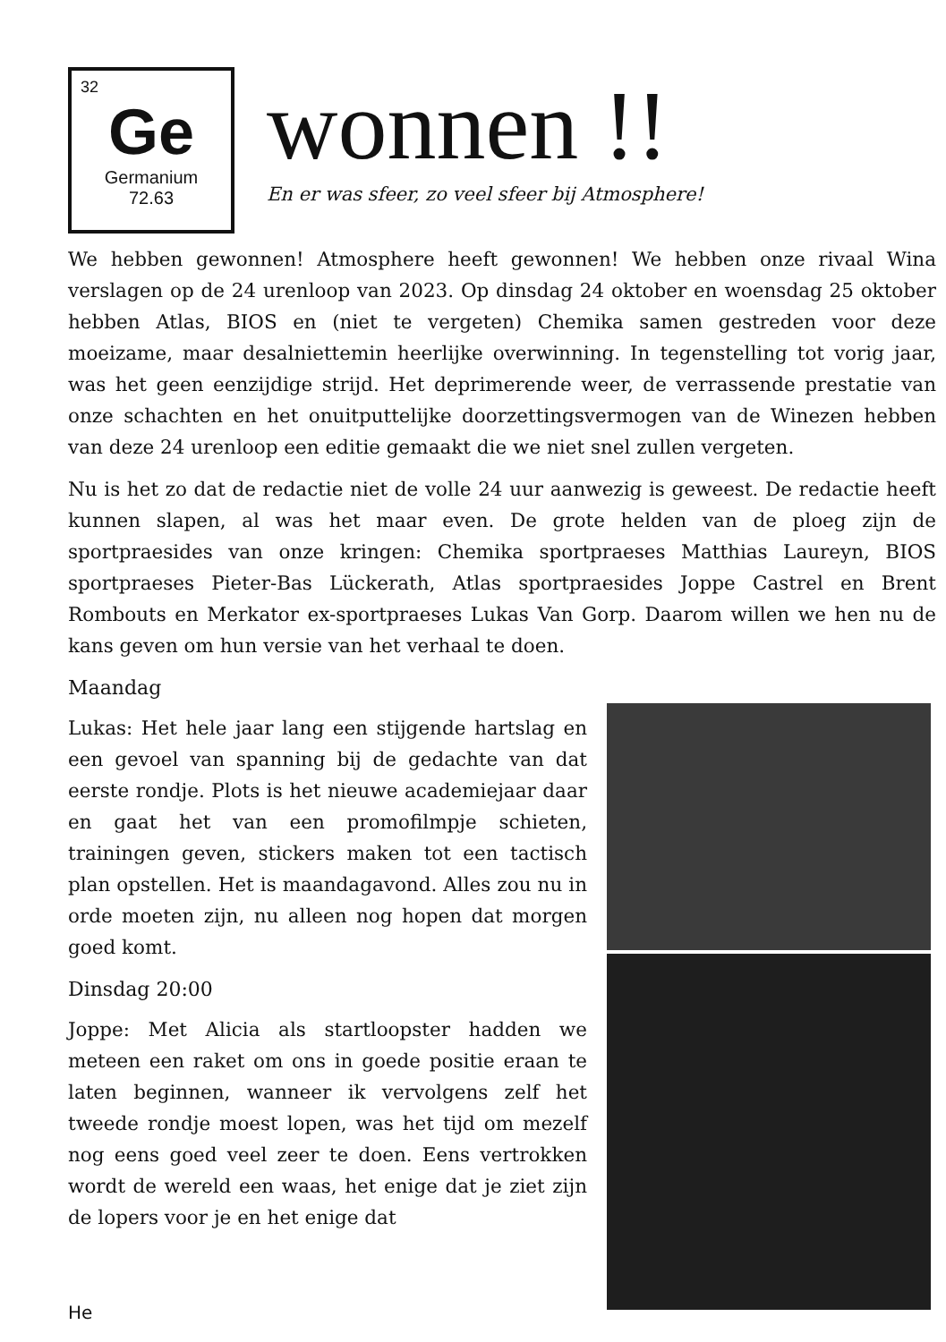32
Ge
Germanium
72.63
wonnen !!
En er was sfeer, zo veel sfeer bij Atmosphere!
We hebben gewonnen! Atmosphere heeft gewonnen! We hebben onze rivaal Wina verslagen op de 24 urenloop van 2023. Op dinsdag 24 oktober en woensdag 25 oktober hebben Atlas, BIOS en (niet te vergeten) Chemika samen gestreden voor deze moeizame, maar desalniettemin heerlijke overwinning. In tegenstelling tot vorig jaar, was het geen eenzijdige strijd. Het deprimerende weer, de verrassende prestatie van onze schachten en het onuitputtelijke doorzettingsvermogen van de Winezen hebben van deze 24 urenloop een editie gemaakt die we niet snel zullen vergeten.
Nu is het zo dat de redactie niet de volle 24 uur aanwezig is geweest. De redactie heeft kunnen slapen, al was het maar even. De grote helden van de ploeg zijn de sportpraesides van onze kringen: Chemika sportpraeses Matthias Laureyn, BIOS sportpraeses Pieter-Bas Lückerath, Atlas sportpraesides Joppe Castrel en Brent Rombouts en Merkator ex-sportpraeses Lukas Van Gorp. Daarom willen we hen nu de kans geven om hun versie van het verhaal te doen.
Maandag
Lukas: Het hele jaar lang een stijgende hartslag en een gevoel van spanning bij de gedachte van dat eerste rondje. Plots is het nieuwe academiejaar daar en gaat het van een promofilmpje schieten, trainingen geven, stickers maken tot een tactisch plan opstellen. Het is maandagavond. Alles zou nu in orde moeten zijn, nu alleen nog hopen dat morgen goed komt.
Dinsdag 20:00
Joppe: Met Alicia als startloopster hadden we meteen een raket om ons in goede positie eraan te laten beginnen, wanneer ik vervolgens zelf het tweede rondje moest lopen, was het tijd om mezelf nog eens goed veel zeer te doen. Eens vertrokken wordt de wereld een waas, het enige dat je ziet zijn de lopers voor je en het enige dat
He